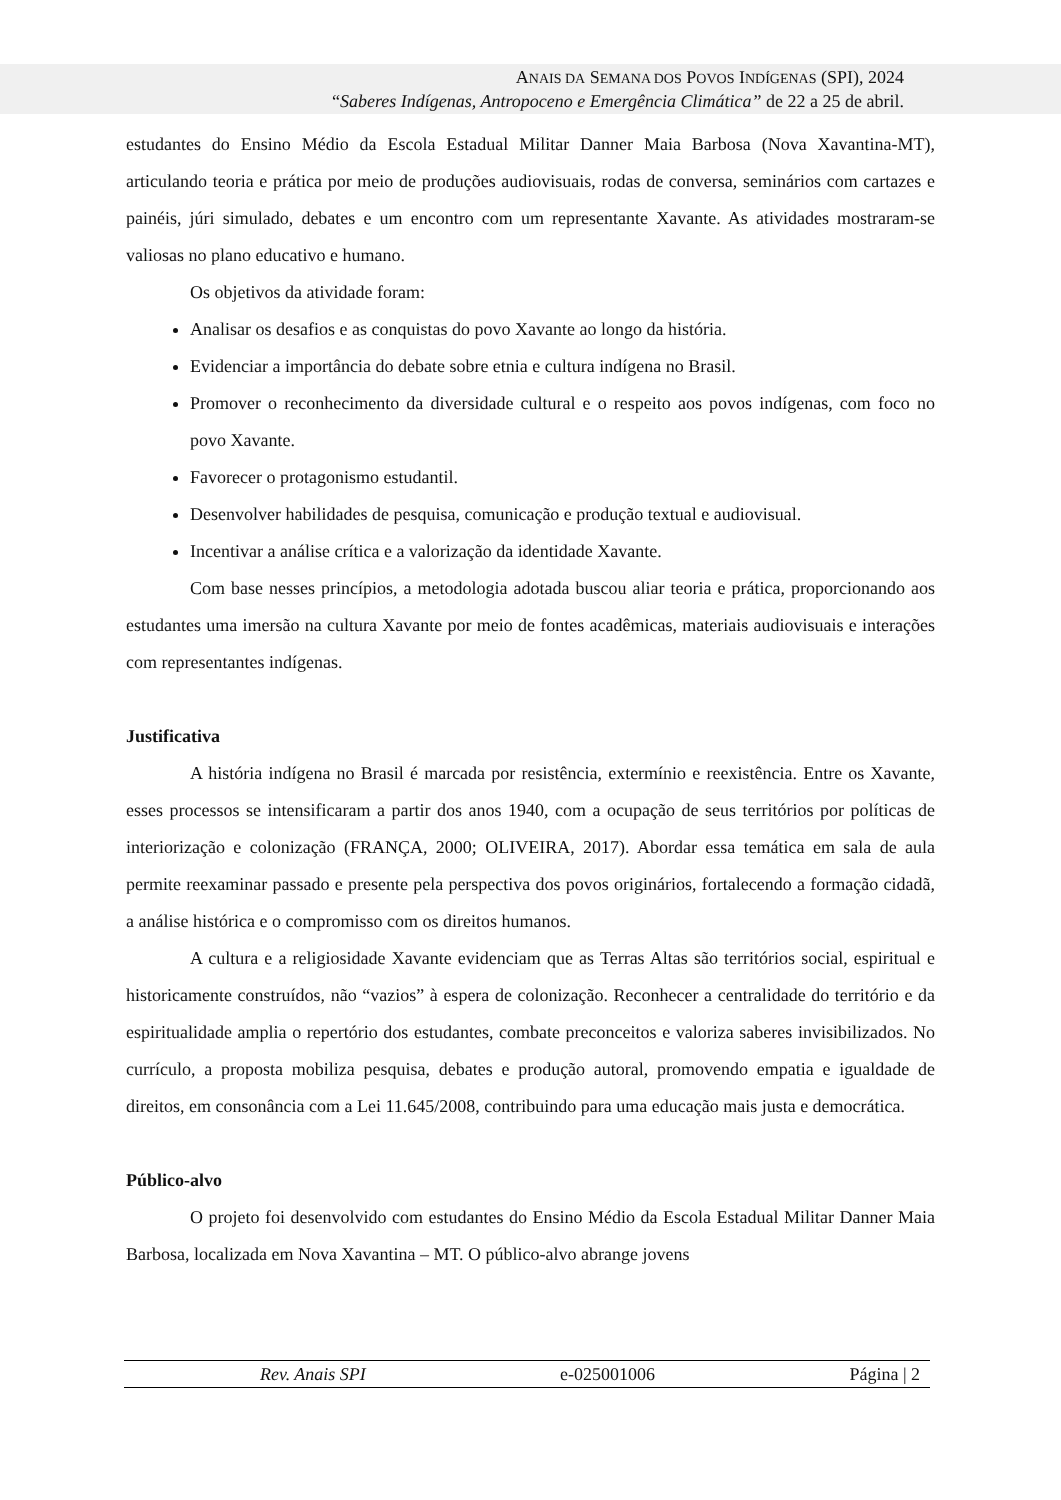ANAIS DA SEMANA DOS POVOS INDÍGENAS (SPI), 2024
“Saberes Indígenas, Antropoceno e Emergência Climática” de 22 a 25 de abril.
estudantes do Ensino Médio da Escola Estadual Militar Danner Maia Barbosa (Nova Xavantina-MT), articulando teoria e prática por meio de produções audiovisuais, rodas de conversa, seminários com cartazes e painéis, júri simulado, debates e um encontro com um representante Xavante. As atividades mostraram-se valiosas no plano educativo e humano.
Os objetivos da atividade foram:
Analisar os desafios e as conquistas do povo Xavante ao longo da história.
Evidenciar a importância do debate sobre etnia e cultura indígena no Brasil.
Promover o reconhecimento da diversidade cultural e o respeito aos povos indígenas, com foco no povo Xavante.
Favorecer o protagonismo estudantil.
Desenvolver habilidades de pesquisa, comunicação e produção textual e audiovisual.
Incentivar a análise crítica e a valorização da identidade Xavante.
Com base nesses princípios, a metodologia adotada buscou aliar teoria e prática, proporcionando aos estudantes uma imersão na cultura Xavante por meio de fontes acadêmicas, materiais audiovisuais e interações com representantes indígenas.
Justificativa
A história indígena no Brasil é marcada por resistência, extermínio e reexistência. Entre os Xavante, esses processos se intensificaram a partir dos anos 1940, com a ocupação de seus territórios por políticas de interiorização e colonização (FRANÇA, 2000; OLIVEIRA, 2017). Abordar essa temática em sala de aula permite reexaminar passado e presente pela perspectiva dos povos originários, fortalecendo a formação cidadã, a análise histórica e o compromisso com os direitos humanos.
A cultura e a religiosidade Xavante evidenciam que as Terras Altas são territórios social, espiritual e historicamente construídos, não “vazios” à espera de colonização. Reconhecer a centralidade do território e da espiritualidade amplia o repertório dos estudantes, combate preconceitos e valoriza saberes invisibilizados. No currículo, a proposta mobiliza pesquisa, debates e produção autoral, promovendo empatia e igualdade de direitos, em consonância com a Lei 11.645/2008, contribuindo para uma educação mais justa e democrática.
Público-alvo
O projeto foi desenvolvido com estudantes do Ensino Médio da Escola Estadual Militar Danner Maia Barbosa, localizada em Nova Xavantina – MT. O público-alvo abrange jovens
Rev. Anais SPI e-025001006 Página | 2